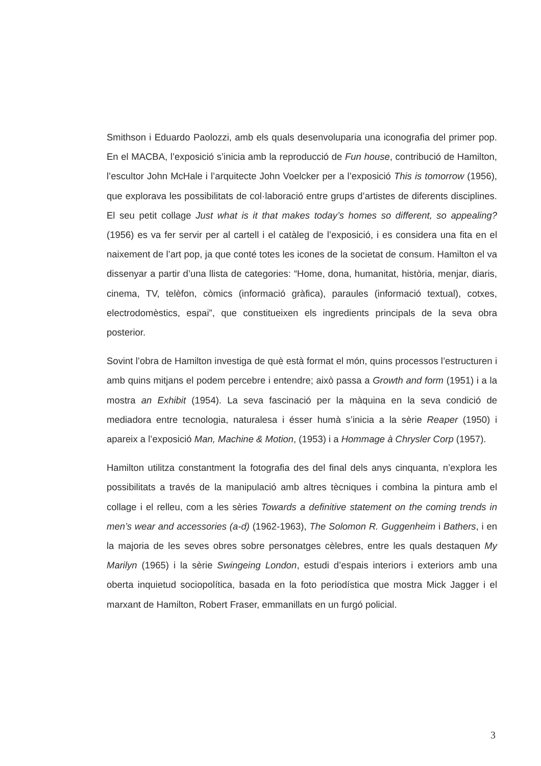Smithson i Eduardo Paolozzi, amb els quals desenvoluparia una iconografia del primer pop. En el MACBA, l’exposició s’inicia amb la reproducció de Fun house, contribució de Hamilton, l’escultor John McHale i l’arquitecte John Voelcker per a l’exposició This is tomorrow (1956), que explorava les possibilitats de col·laboració entre grups d’artistes de diferents disciplines. El seu petit collage Just what is it that makes today’s homes so different, so appealing? (1956) es va fer servir per al cartell i el catàleg de l’exposició, i es considera una fita en el naixement de l’art pop, ja que conté totes les icones de la societat de consum. Hamilton el va dissenyar a partir d’una llista de categories: “Home, dona, humanitat, història, menjar, diaris, cinema, TV, telèfon, còmics (informació gràfica), paraules (informació textual), cotxes, electrodomèstics, espai”, que constitueixen els ingredients principals de la seva obra posterior.
Sovint l’obra de Hamilton investiga de què està format el món, quins processos l’estructuren i amb quins mitjans el podem percebre i entendre; això passa a Growth and form (1951) i a la mostra an Exhibit (1954). La seva fascinació per la màquina en la seva condició de mediadora entre tecnologia, naturalesa i ésser humà s’inicia a la sèrie Reaper (1950) i apareix a l’exposició Man, Machine & Motion, (1953) i a Hommage à Chrysler Corp (1957).
Hamilton utilitza constantment la fotografia des del final dels anys cinquanta, n’explora les possibilitats a través de la manipulació amb altres tècniques i combina la pintura amb el collage i el relleu, com a les sèries Towards a definitive statement on the coming trends in men’s wear and accessories (a-d) (1962-1963), The Solomon R. Guggenheim i Bathers, i en la majoria de les seves obres sobre personatges cèlebres, entre les quals destaquen My Marilyn (1965) i la sèrie Swingeing London, estudi d’espais interiors i exteriors amb una oberta inquietud sociopolítica, basada en la foto periodística que mostra Mick Jagger i el marxant de Hamilton, Robert Fraser, emmanillats en un furgó policial.
3